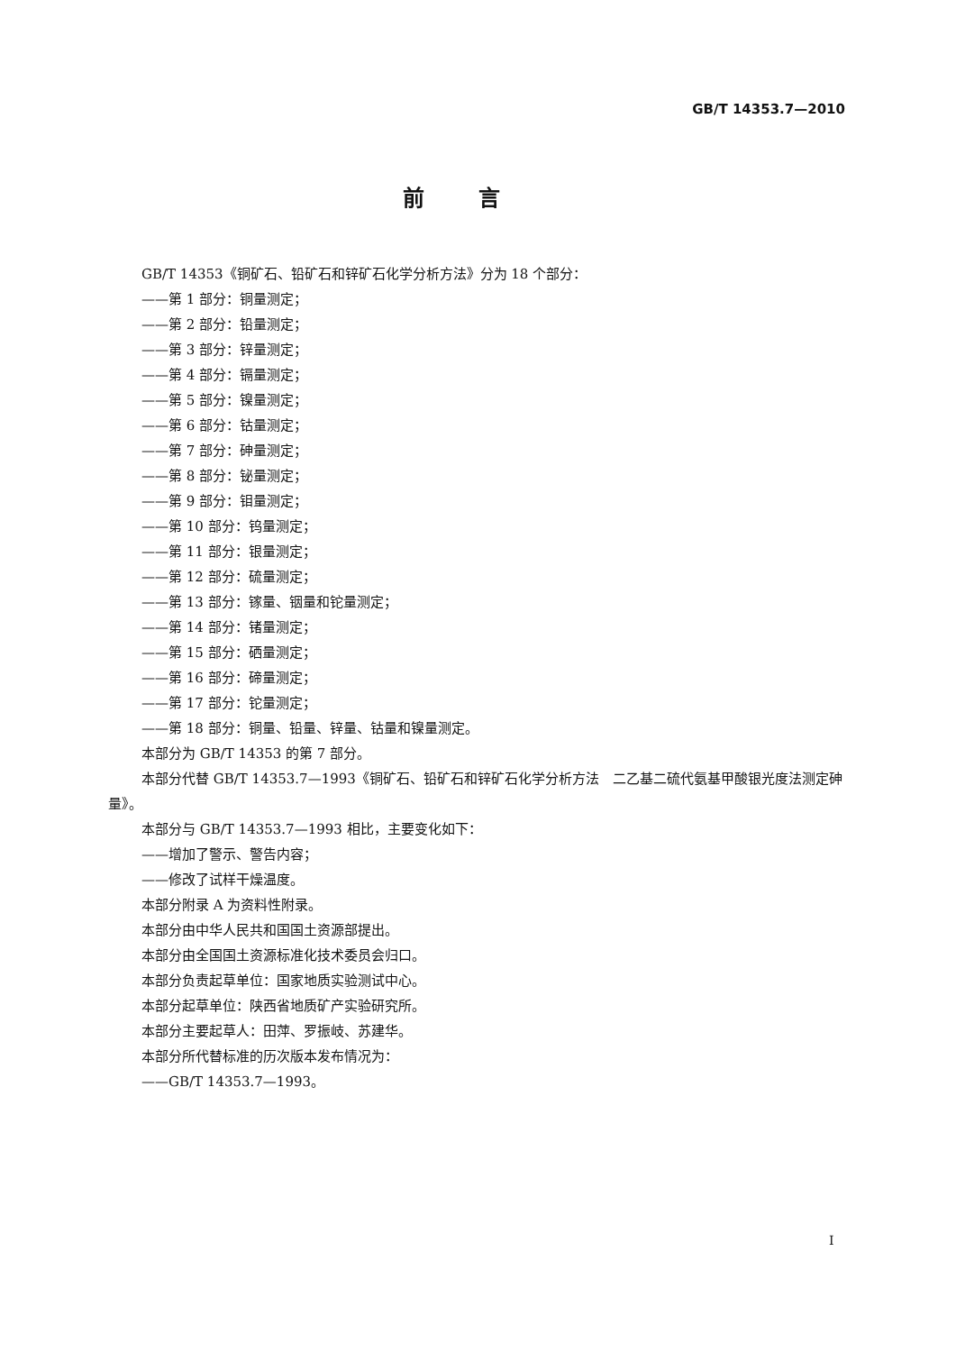GB/T 14353.7—2010
前言
GB/T 14353《铜矿石、铅矿石和锌矿石化学分析方法》分为 18 个部分：
——第 1 部分：铜量测定；
——第 2 部分：铅量测定；
——第 3 部分：锌量测定；
——第 4 部分：镉量测定；
——第 5 部分：镍量测定；
——第 6 部分：钴量测定；
——第 7 部分：砷量测定；
——第 8 部分：铋量测定；
——第 9 部分：钼量测定；
——第 10 部分：钨量测定；
——第 11 部分：银量测定；
——第 12 部分：硫量测定；
——第 13 部分：镓量、铟量和铊量测定；
——第 14 部分：锗量测定；
——第 15 部分：硒量测定；
——第 16 部分：碲量测定；
——第 17 部分：铊量测定；
——第 18 部分：铜量、铅量、锌量、钴量和镍量测定。
本部分为 GB/T 14353 的第 7 部分。
本部分代替 GB/T 14353.7—1993《铜矿石、铅矿石和锌矿石化学分析方法　二乙基二硫代氨基甲酸银光度法测定砷量》。
本部分与 GB/T 14353.7—1993 相比，主要变化如下：
——增加了警示、警告内容；
——修改了试样干燥温度。
本部分附录 A 为资料性附录。
本部分由中华人民共和国国土资源部提出。
本部分由全国国土资源标准化技术委员会归口。
本部分负责起草单位：国家地质实验测试中心。
本部分起草单位：陕西省地质矿产实验研究所。
本部分主要起草人：田萍、罗振岐、苏建华。
本部分所代替标准的历次版本发布情况为：
——GB/T 14353.7—1993。
I